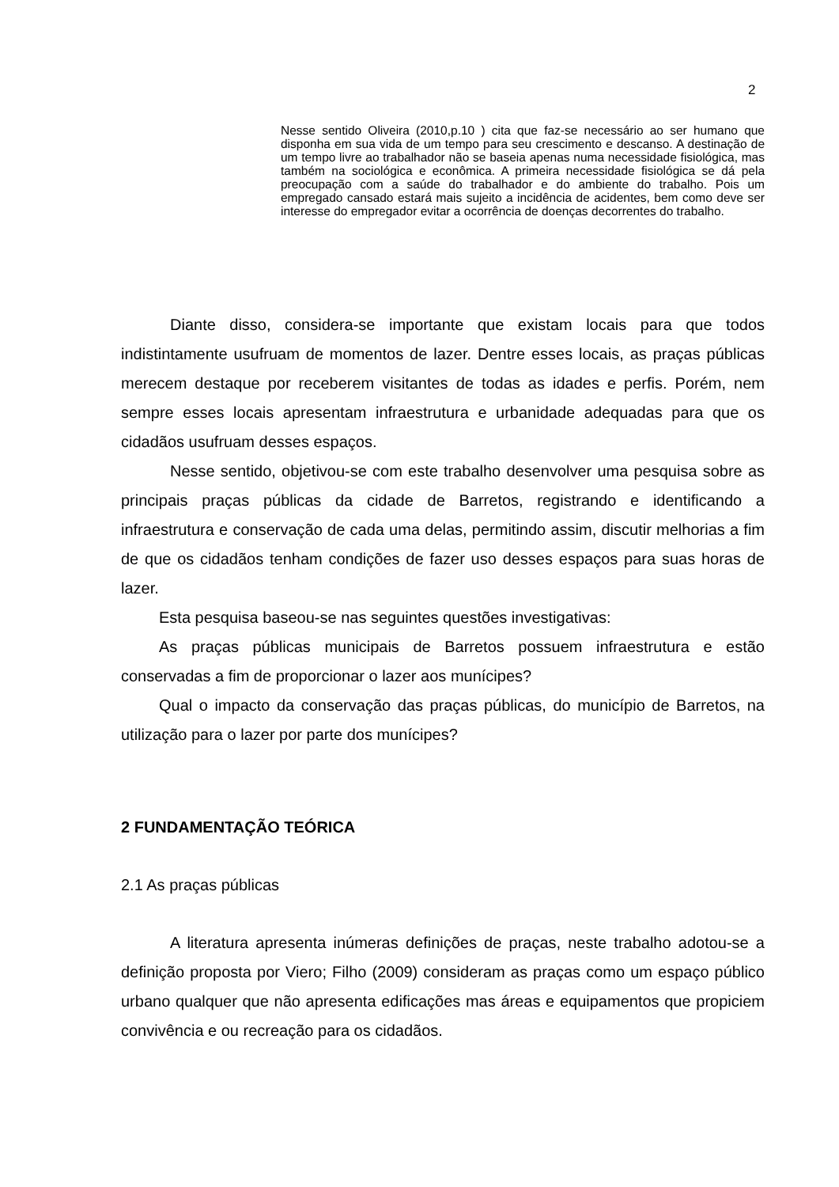2
Nesse sentido Oliveira (2010,p.10 ) cita que faz-se necessário ao ser humano que disponha em sua vida de um tempo para seu crescimento e descanso. A destinação de um tempo livre ao trabalhador não se baseia apenas numa necessidade fisiológica, mas também na sociológica e econômica. A primeira necessidade fisiológica se dá pela preocupação com a saúde do trabalhador e do ambiente do trabalho. Pois um empregado cansado estará mais sujeito a incidência de acidentes, bem como deve ser interesse do empregador evitar a ocorrência de doenças decorrentes do trabalho.
Diante disso, considera-se importante que existam locais para que todos indistintamente usufruam de momentos de lazer. Dentre esses locais, as praças públicas merecem destaque por receberem visitantes de todas as idades e perfis. Porém, nem sempre esses locais apresentam infraestrutura e urbanidade adequadas para que os cidadãos usufruam desses espaços.
Nesse sentido, objetivou-se com este trabalho desenvolver uma pesquisa sobre as principais praças públicas da cidade de Barretos, registrando e identificando a infraestrutura e conservação de cada uma delas, permitindo assim, discutir melhorias a fim de que os cidadãos tenham condições de fazer uso desses espaços para suas horas de lazer.
Esta pesquisa baseou-se nas seguintes questões investigativas:
As praças públicas municipais de Barretos possuem infraestrutura e estão conservadas a fim de proporcionar o lazer aos munícipes?
Qual o impacto da conservação das praças públicas, do município de Barretos, na utilização para o lazer por parte dos munícipes?
2 FUNDAMENTAÇÃO TEÓRICA
2.1 As praças públicas
A literatura apresenta inúmeras definições de praças, neste trabalho adotou-se a definição proposta por Viero; Filho (2009) consideram as praças como um espaço público urbano qualquer que não apresenta edificações mas áreas e equipamentos que propiciem convivência e ou recreação para os cidadãos.